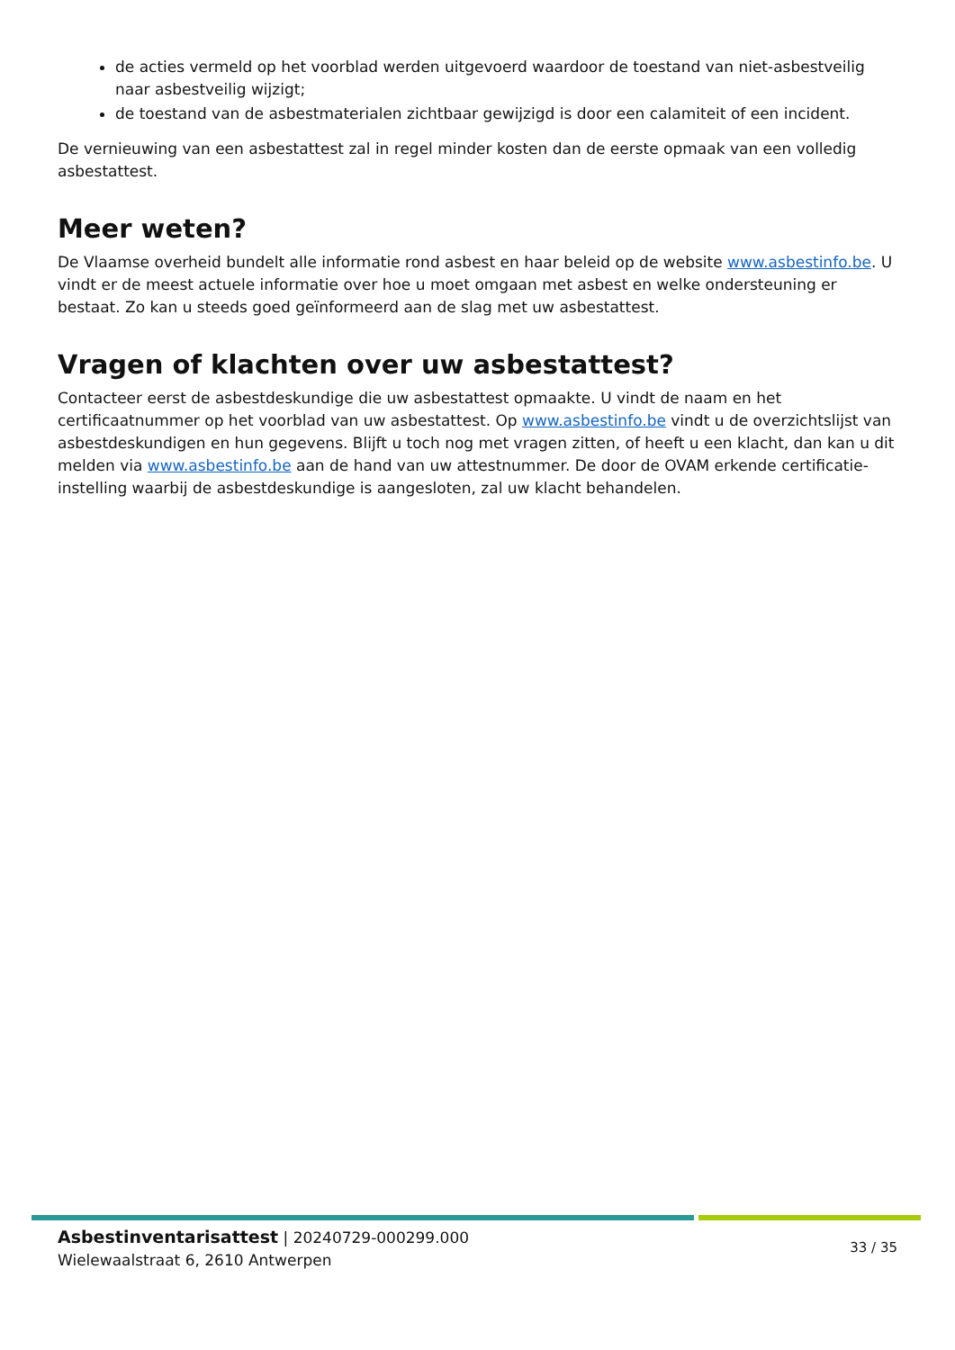de acties vermeld op het voorblad werden uitgevoerd waardoor de toestand van niet-asbestveilig naar asbestveilig wijzigt;
de toestand van de asbestmaterialen zichtbaar gewijzigd is door een calamiteit of een incident.
De vernieuwing van een asbestattest zal in regel minder kosten dan de eerste opmaak van een volledig asbestattest.
Meer weten?
De Vlaamse overheid bundelt alle informatie rond asbest en haar beleid op de website www.asbestinfo.be. U vindt er de meest actuele informatie over hoe u moet omgaan met asbest en welke ondersteuning er bestaat. Zo kan u steeds goed geïnformeerd aan de slag met uw asbestattest.
Vragen of klachten over uw asbestattest?
Contacteer eerst de asbestdeskundige die uw asbestattest opmaakte. U vindt de naam en het certificaatnummer op het voorblad van uw asbestattest. Op www.asbestinfo.be vindt u de overzichtslijst van asbestdeskundigen en hun gegevens. Blijft u toch nog met vragen zitten, of heeft u een klacht, dan kan u dit melden via www.asbestinfo.be aan de hand van uw attestnummer. De door de OVAM erkende certificatie-instelling waarbij de asbestdeskundige is aangesloten, zal uw klacht behandelen.
Asbestinventarisattest | 20240729-000299.000
Wielewaalstraat 6, 2610 Antwerpen
33 / 35